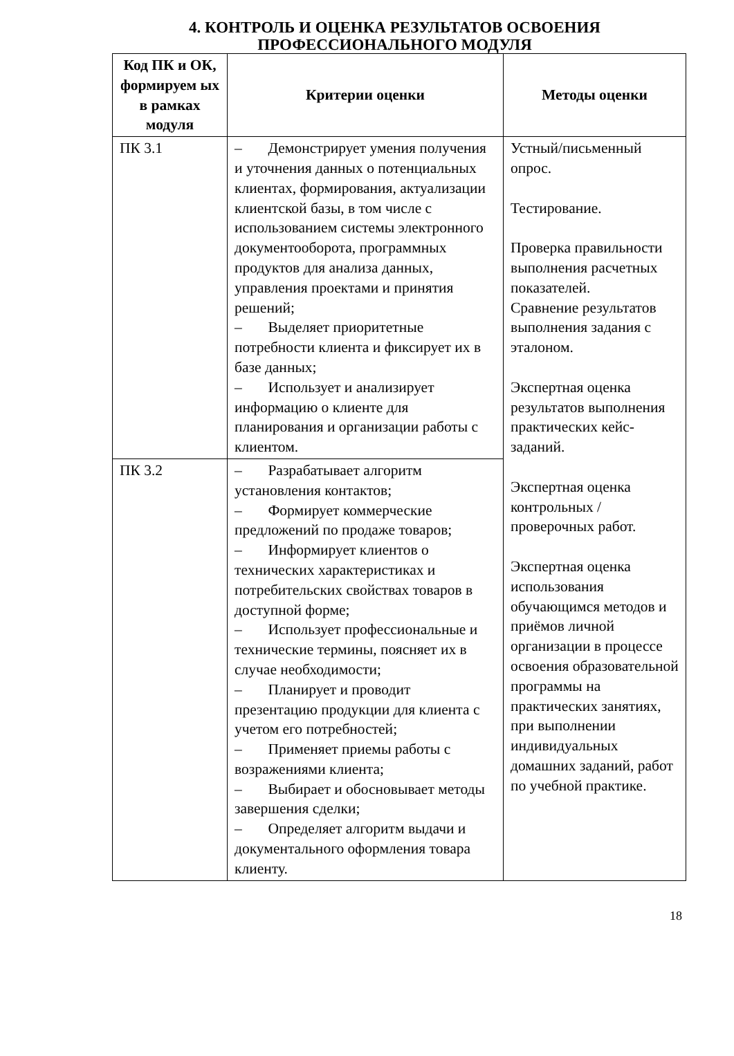4. КОНТРОЛЬ И ОЦЕНКА РЕЗУЛЬТАТОВ ОСВОЕНИЯ
ПРОФЕССИОНАЛЬНОГО МОДУЛЯ
| Код ПК и ОК, формируем ых в рамках модуля | Критерии оценки | Методы оценки |
| --- | --- | --- |
| ПК 3.1 | – Демонстрирует умения получения и уточнения данных о потенциальных клиентах, формирования, актуализации клиентской базы, в том числе с использованием системы электронного документооборота, программных продуктов для анализа данных, управления проектами и принятия решений; – Выделяет приоритетные потребности клиента и фиксирует их в базе данных; – Использует и анализирует информацию о клиенте для планирования и организации работы с клиентом. | Устный/письменный опрос. Тестирование. Проверка правильности выполнения расчетных показателей. Сравнение результатов выполнения задания с эталоном. Экспертная оценка результатов выполнения практических кейс-заданий. Экспертная оценка контрольных / проверочных работ. Экспертная оценка использования обучающимся методов и приёмов личной организации в процессе освоения образовательной программы на практических занятиях, при выполнении индивидуальных домашних заданий, работ по учебной практике. |
| ПК 3.2 | – Разрабатывает алгоритм установления контактов; – Формирует коммерческие предложений по продаже товаров; – Информирует клиентов о технических характеристиках и потребительских свойствах товаров в доступной форме; – Использует профессиональные и технические термины, поясняет их в случае необходимости; – Планирует и проводит презентацию продукции для клиента с учетом его потребностей; – Применяет приемы работы с возражениями клиента; – Выбирает и обосновывает методы завершения сделки; – Определяет алгоритм выдачи и документального оформления товара клиенту. | |
18